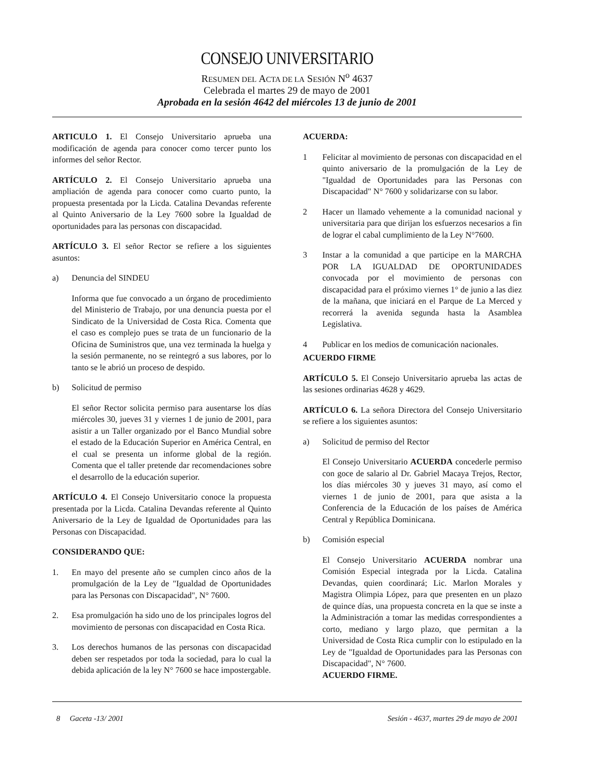CONSEJO UNIVERSITARIO
RESUMEN DEL ACTA DE LA SESIÓN N<sup>o</sup> 4637
Celebrada el martes 29 de mayo de 2001
Aprobada en la sesión 4642 del miércoles 13 de junio de 2001
ARTICULO 1. El Consejo Universitario aprueba una modificación de agenda para conocer como tercer punto los informes del señor Rector.
ARTÍCULO 2. El Consejo Universitario aprueba una ampliación de agenda para conocer como cuarto punto, la propuesta presentada por la Licda. Catalina Devandas referente al Quinto Aniversario de la Ley 7600 sobre la Igualdad de oportunidades para las personas con discapacidad.
ARTÍCULO 3. El señor Rector se refiere a los siguientes asuntos:
a) Denuncia del SINDEU
Informa que fue convocado a un órgano de procedimiento del Ministerio de Trabajo, por una denuncia puesta por el Sindicato de la Universidad de Costa Rica. Comenta que el caso es complejo pues se trata de un funcionario de la Oficina de Suministros que, una vez terminada la huelga y la sesión permanente, no se reintegró a sus labores, por lo tanto se le abrió un proceso de despido.
b) Solicitud de permiso
El señor Rector solicita permiso para ausentarse los días miércoles 30, jueves 31 y viernes 1 de junio de 2001, para asistir a un Taller organizado por el Banco Mundial sobre el estado de la Educación Superior en América Central, en el cual se presenta un informe global de la región. Comenta que el taller pretende dar recomendaciones sobre el desarrollo de la educación superior.
ARTÍCULO 4. El Consejo Universitario conoce la propuesta presentada por la Licda. Catalina Devandas referente al Quinto Aniversario de la Ley de Igualdad de Oportunidades para las Personas con Discapacidad.
CONSIDERANDO QUE:
1. En mayo del presente año se cumplen cinco años de la promulgación de la Ley de "Igualdad de Oportunidades para las Personas con Discapacidad", N° 7600.
2. Esa promulgación ha sido uno de los principales logros del movimiento de personas con discapacidad en Costa Rica.
3. Los derechos humanos de las personas con discapacidad deben ser respetados por toda la sociedad, para lo cual la debida aplicación de la ley N° 7600 se hace impostergable.
ACUERDA:
1 Felicitar al movimiento de personas con discapacidad en el quinto aniversario de la promulgación de la Ley de "Igualdad de Oportunidades para las Personas con Discapacidad" N° 7600 y solidarizarse con su labor.
2 Hacer un llamado vehemente a la comunidad nacional y universitaria para que dirijan los esfuerzos necesarios a fin de lograr el cabal cumplimiento de la Ley N°7600.
3 Instar a la comunidad a que participe en la MARCHA POR LA IGUALDAD DE OPORTUNIDADES convocada por el movimiento de personas con discapacidad para el próximo viernes 1° de junio a las diez de la mañana, que iniciará en el Parque de La Merced y recorrerá la avenida segunda hasta la Asamblea Legislativa.
4 Publicar en los medios de comunicación nacionales.
ACUERDO FIRME
ARTÍCULO 5. El Consejo Universitario aprueba las actas de las sesiones ordinarias 4628 y 4629.
ARTÍCULO 6. La señora Directora del Consejo Universitario se refiere a los siguientes asuntos:
a) Solicitud de permiso del Rector
El Consejo Universitario ACUERDA concederle permiso con goce de salario al Dr. Gabriel Macaya Trejos, Rector, los días miércoles 30 y jueves 31 mayo, así como el viernes 1 de junio de 2001, para que asista a la Conferencia de la Educación de los países de América Central y República Dominicana.
b) Comisión especial
El Consejo Universitario ACUERDA nombrar una Comisión Especial integrada por la Licda. Catalina Devandas, quien coordinará; Lic. Marlon Morales y Magistra Olimpia López, para que presenten en un plazo de quince días, una propuesta concreta en la que se inste a la Administración a tomar las medidas correspondientes a corto, mediano y largo plazo, que permitan a la Universidad de Costa Rica cumplir con lo estipulado en la Ley de "Igualdad de Oportunidades para las Personas con Discapacidad", N° 7600.
ACUERDO FIRME.
8 Gaceta -13/ 2001 Sesión - 4637, martes 29 de mayo de 2001